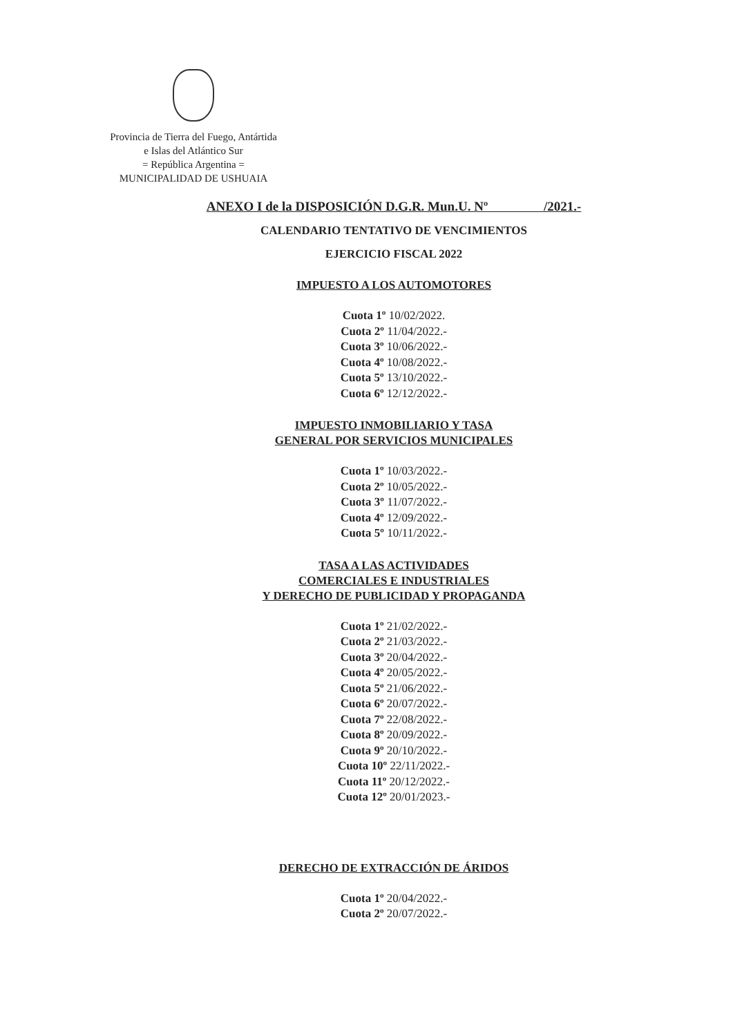Provincia de Tierra del Fuego, Antártida
e Islas del Atlántico Sur
= República Argentina =
MUNICIPALIDAD DE USHUAIA
ANEXO I de la DISPOSICIÓN D.G.R. Mun.U. Nº /2021.-
CALENDARIO TENTATIVO DE VENCIMIENTOS
EJERCICIO FISCAL 2022
IMPUESTO A LOS AUTOMOTORES
Cuota 1º 10/02/2022.
Cuota 2º 11/04/2022.-
Cuota 3º 10/06/2022.-
Cuota 4º 10/08/2022.-
Cuota 5º 13/10/2022.-
Cuota 6º 12/12/2022.-
IMPUESTO INMOBILIARIO Y TASA
GENERAL POR SERVICIOS MUNICIPALES
Cuota 1º 10/03/2022.-
Cuota 2º 10/05/2022.-
Cuota 3º 11/07/2022.-
Cuota 4º 12/09/2022.-
Cuota 5º 10/11/2022.-
TASA A LAS ACTIVIDADES
COMERCIALES E INDUSTRIALES
Y DERECHO DE PUBLICIDAD Y PROPAGANDA
Cuota 1º 21/02/2022.-
Cuota 2º 21/03/2022.-
Cuota 3º 20/04/2022.-
Cuota 4º 20/05/2022.-
Cuota 5º 21/06/2022.-
Cuota 6º 20/07/2022.-
Cuota 7º 22/08/2022.-
Cuota 8º 20/09/2022.-
Cuota 9º 20/10/2022.-
Cuota 10º 22/11/2022.-
Cuota 11º 20/12/2022.-
Cuota 12º 20/01/2023.-
DERECHO DE EXTRACCIÓN DE ÁRIDOS
Cuota 1º 20/04/2022.-
Cuota 2º 20/07/2022.-